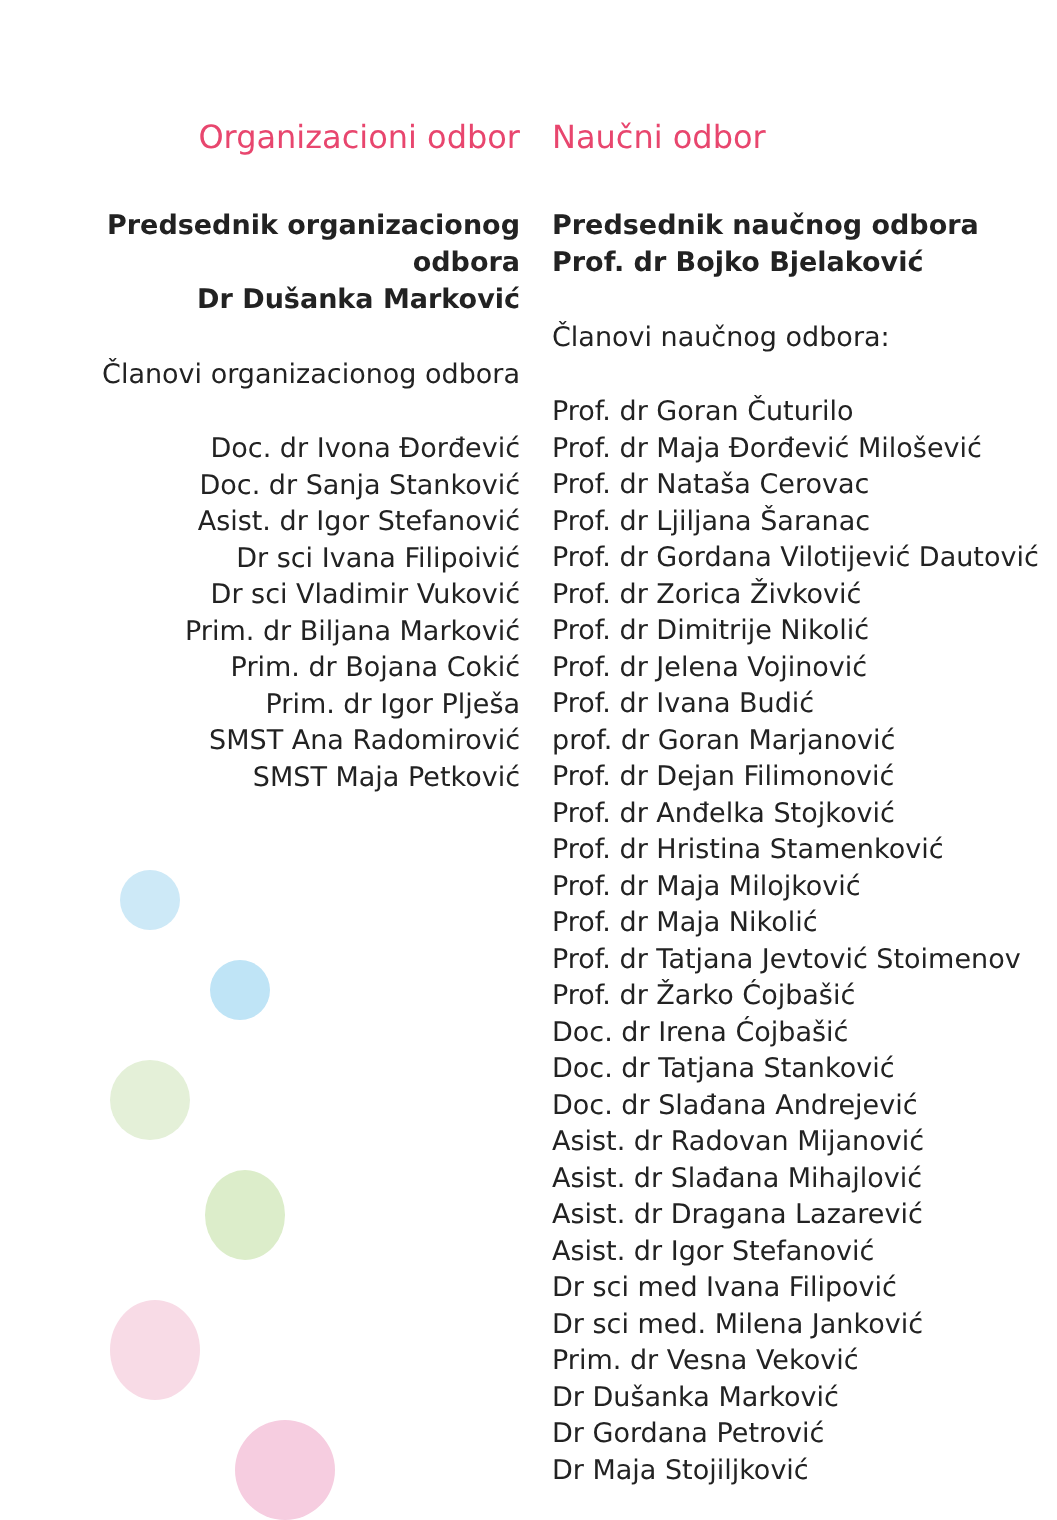Organizacioni odbor
Predsednik organizacionog odbora
Dr Dušanka Marković
Članovi organizacionog odbora
Doc. dr Ivona Đorđević
Doc. dr Sanja Stanković
Asist. dr Igor Stefanović
Dr sci Ivana Filipoivić
Dr sci Vladimir Vuković
Prim. dr Biljana Marković
Prim. dr Bojana Cokić
Prim. dr Igor Plješa
SMST Ana Radomirović
SMST Maja Petković
Naučni odbor
Predsednik naučnog odbora
Prof. dr Bojko Bjelaković
Članovi naučnog odbora:
Prof. dr Goran Čuturilo
Prof. dr Maja Đorđević Milošević
Prof. dr Nataša Cerovac
Prof. dr Ljiljana Šaranac
Prof. dr Gordana Vilotijević Dautović
Prof. dr Zorica Živković
Prof. dr Dimitrije Nikolić
Prof. dr Jelena Vojinović
Prof. dr Ivana Budić
prof. dr Goran Marjanović
Prof. dr Dejan Filimonović
Prof. dr Anđelka Stojković
Prof. dr Hristina Stamenković
Prof. dr Maja Milojković
Prof. dr Maja Nikolić
Prof. dr Tatjana Jevtović Stoimenov
Prof. dr Žarko Ćojbašić
Doc. dr Irena Ćojbašić
Doc. dr Tatjana Stanković
Doc. dr Slađana Andrejević
Asist. dr Radovan Mijanović
Asist. dr Slađana Mihajlović
Asist. dr Dragana Lazarević
Asist. dr Igor Stefanović
Dr sci med Ivana Filipović
Dr sci med. Milena Janković
Prim. dr Vesna Veković
Dr Dušanka Marković
Dr Gordana Petrović
Dr Maja Stojiljković